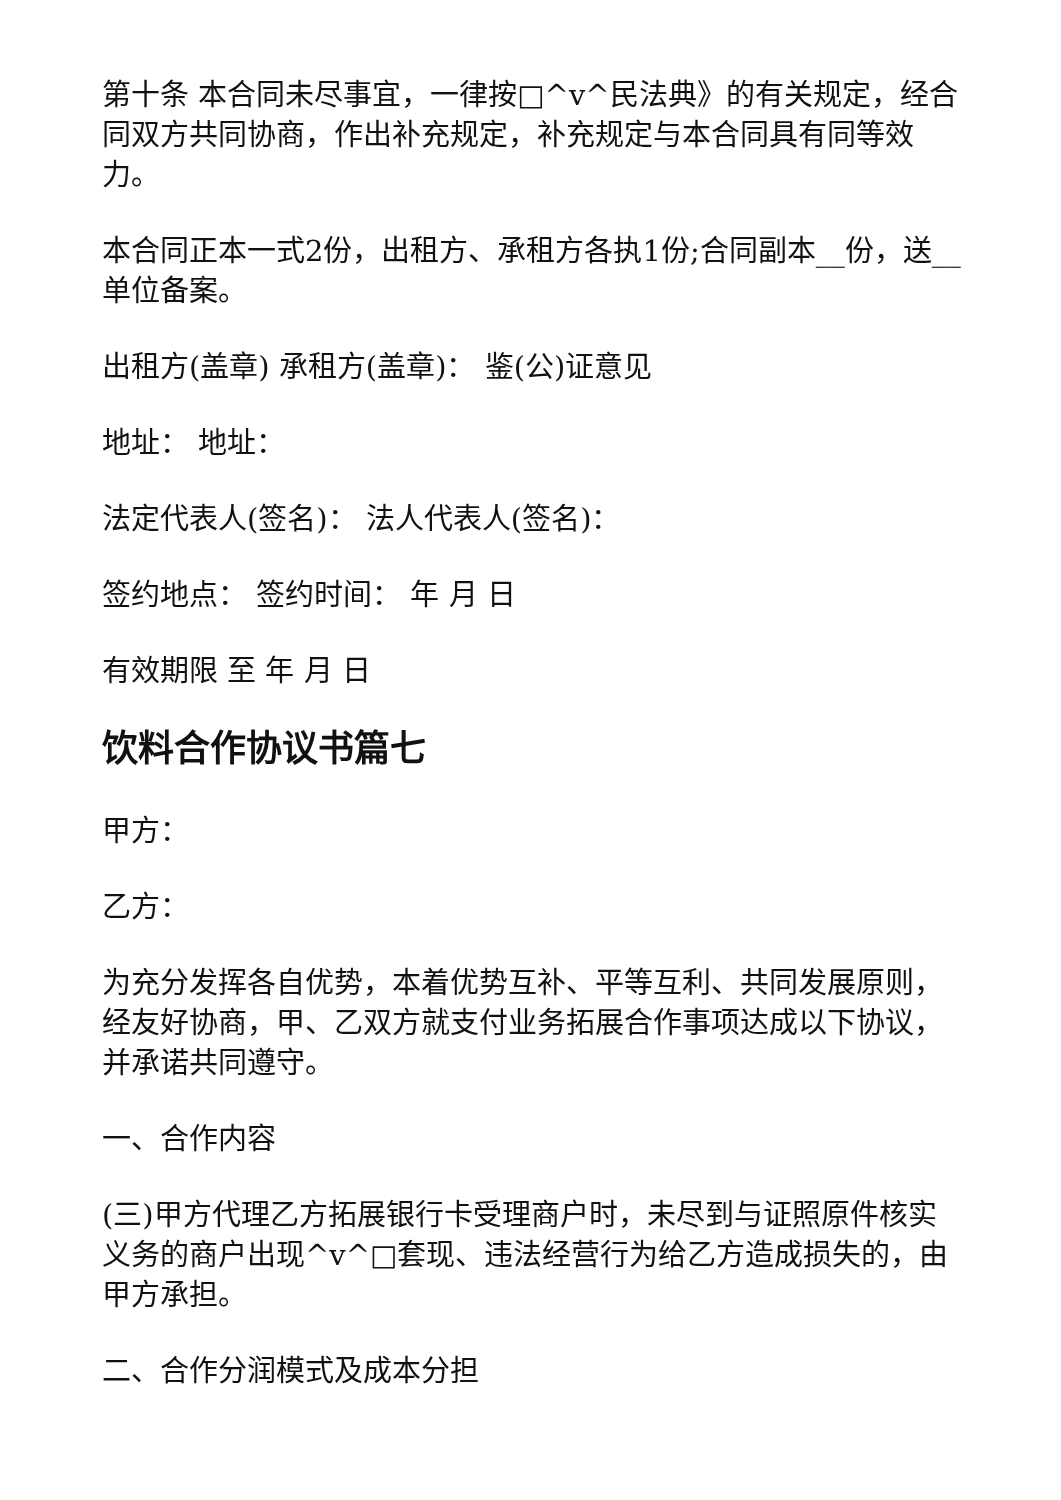第十条 本合同未尽事宜，一律按□^v^民法典》的有关规定，经合同双方共同协商，作出补充规定，补充规定与本合同具有同等效力。
本合同正本一式2份，出租方、承租方各执1份;合同副本__份，送__单位备案。
出租方(盖章) 承租方(盖章)： 鉴(公)证意见
地址： 地址：
法定代表人(签名)： 法人代表人(签名)：
签约地点： 签约时间： 年 月 日
有效期限 至 年 月 日
饮料合作协议书篇七
甲方：
乙方：
为充分发挥各自优势，本着优势互补、平等互利、共同发展原则，经友好协商，甲、乙双方就支付业务拓展合作事项达成以下协议，并承诺共同遵守。
一、合作内容
(三)甲方代理乙方拓展银行卡受理商户时，未尽到与证照原件核实义务的商户出现^v^□套现、违法经营行为给乙方造成损失的，由甲方承担。
二、合作分润模式及成本分担